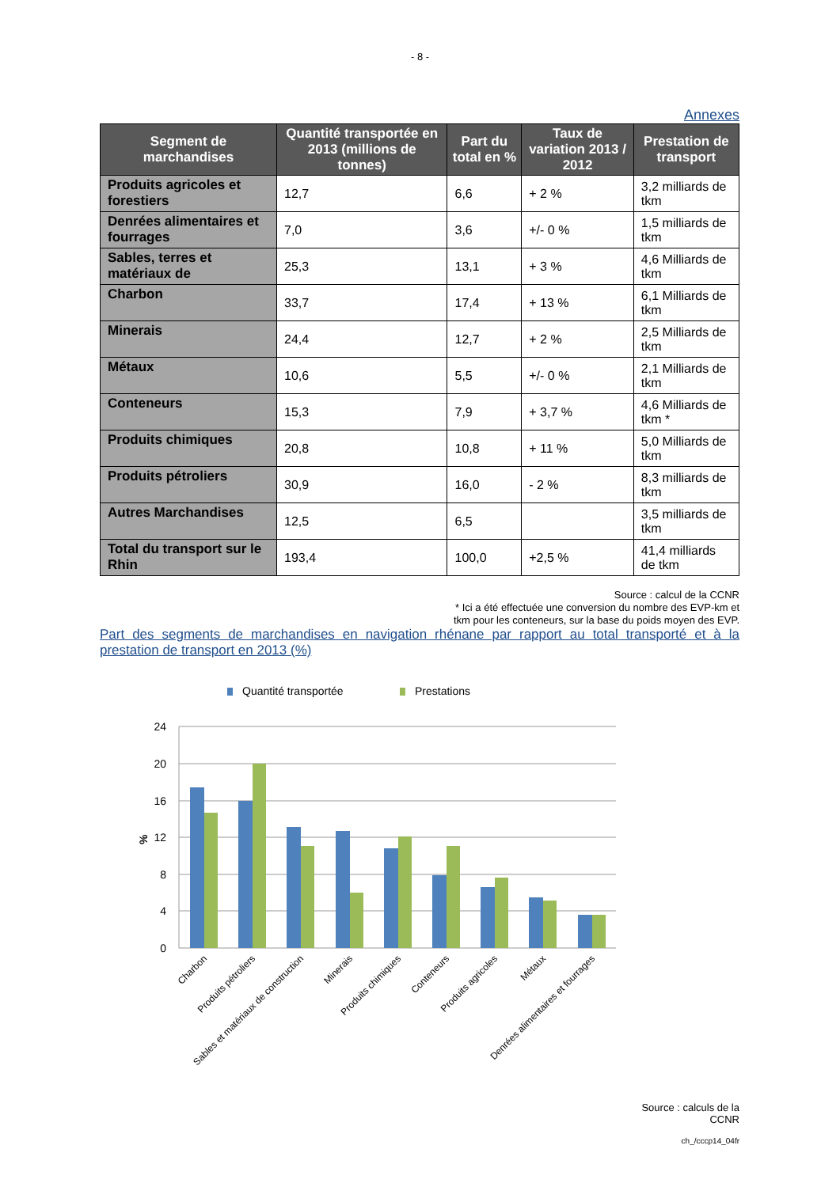- 8 -
Annexes
| Segment de marchandises | Quantité transportée en 2013 (millions de tonnes) | Part du total en % | Taux de variation 2013 / 2012 | Prestation de transport |
| --- | --- | --- | --- | --- |
| Produits agricoles et forestiers | 12,7 | 6,6 | + 2 % | 3,2 milliards de tkm |
| Denrées alimentaires et fourrages | 7,0 | 3,6 | +/- 0 % | 1,5 milliards de tkm |
| Sables, terres et matériaux de | 25,3 | 13,1 | + 3 % | 4,6 Milliards de tkm |
| Charbon | 33,7 | 17,4 | + 13 % | 6,1 Milliards de tkm |
| Minerais | 24,4 | 12,7 | + 2 % | 2,5 Milliards de tkm |
| Métaux | 10,6 | 5,5 | +/- 0 % | 2,1 Milliards de tkm |
| Conteneurs | 15,3 | 7,9 | + 3,7 % | 4,6 Milliards de tkm * |
| Produits chimiques | 20,8 | 10,8 | + 11 % | 5,0 Milliards de tkm |
| Produits pétroliers | 30,9 | 16,0 | - 2 % | 8,3 milliards de tkm |
| Autres Marchandises | 12,5 | 6,5 | | 3,5 milliards de tkm |
| Total du transport sur le Rhin | 193,4 | 100,0 | +2,5 % | 41,4 milliards de tkm |
Source : calcul de la CCNR
* Ici a été effectuée une conversion du nombre des EVP-km et
tkm pour les conteneurs, sur la base du poids moyen des EVP.
Part des segments de marchandises en navigation rhénane par rapport au total transporté et à la prestation de transport en 2013 (%)
Quantité transportée
Prestations
24
20
16
12
8
4
0
%
Charbon
Produits pétroliers
Sables et matériaux de construction
Minerais
Produits chimiques
Conteneurs
Produits agricoles
Métaux
Denrées alimentaires et fourrages
Source : calculs de la
CCNR
ch_/cccp14_04fr